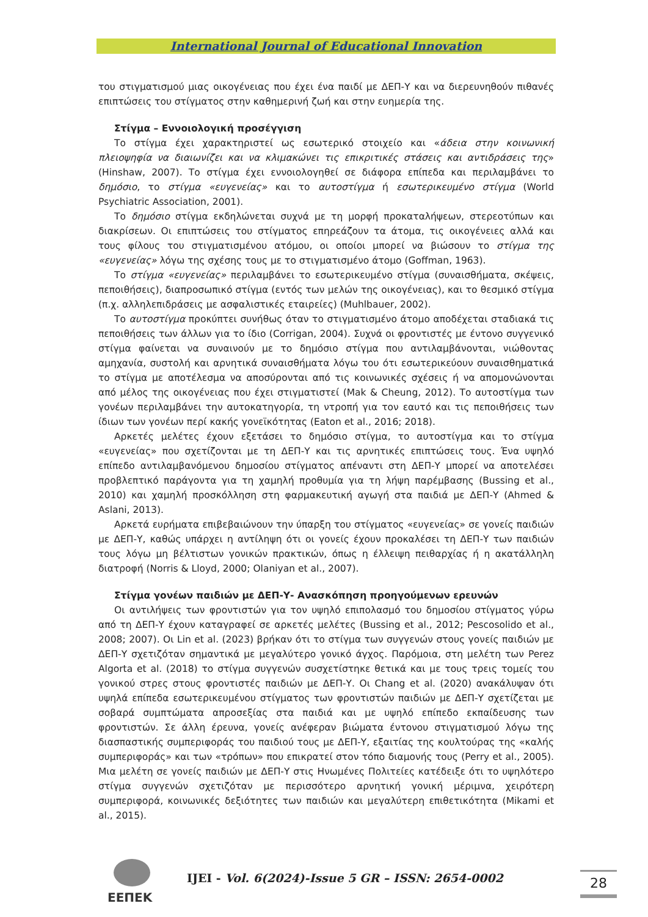International Journal of Educational Innovation
του στιγματισμού μιας οικογένειας που έχει ένα παιδί με ΔΕΠ-Υ και να διερευνηθούν πιθανές επιπτώσεις του στίγματος στην καθημερινή ζωή και στην ευημερία της.
Στίγμα – Εννοιολογική προσέγγιση
Το στίγμα έχει χαρακτηριστεί ως εσωτερικό στοιχείο και «άδεια στην κοινωνική πλειοψηφία να διαιωνίζει και να κλιμακώνει τις επικριτικές στάσεις και αντιδράσεις της» (Hinshaw, 2007). Το στίγμα έχει εννοιολογηθεί σε διάφορα επίπεδα και περιλαμβάνει το δημόσιο, το στίγμα «ευγενείας» και το αυτοστίγμα ή εσωτερικευμένο στίγμα (World Psychiatric Association, 2001).
Το δημόσιο στίγμα εκδηλώνεται συχνά με τη μορφή προκαταλήψεων, στερεοτύπων και διακρίσεων. Οι επιπτώσεις του στίγματος επηρεάζουν τα άτομα, τις οικογένειες αλλά και τους φίλους του στιγματισμένου ατόμου, οι οποίοι μπορεί να βιώσουν το στίγμα της «ευγενείας» λόγω της σχέσης τους με το στιγματισμένο άτομο (Goffman, 1963).
Το στίγμα «ευγενείας» περιλαμβάνει το εσωτερικευμένο στίγμα (συναισθήματα, σκέψεις, πεποιθήσεις), διαπροσωπικό στίγμα (εντός των μελών της οικογένειας), και το θεσμικό στίγμα (π.χ. αλληλεπιδράσεις με ασφαλιστικές εταιρείες) (Muhlbauer, 2002).
Το αυτοστίγμα προκύπτει συνήθως όταν το στιγματισμένο άτομο αποδέχεται σταδιακά τις πεποιθήσεις των άλλων για το ίδιο (Corrigan, 2004). Συχνά οι φροντιστές με έντονο συγγενικό στίγμα φαίνεται να συναινούν με το δημόσιο στίγμα που αντιλαμβάνονται, νιώθοντας αμηχανία, συστολή και αρνητικά συναισθήματα λόγω του ότι εσωτερικεύουν συναισθηματικά το στίγμα με αποτέλεσμα να αποσύρονται από τις κοινωνικές σχέσεις ή να απομονώνονται από μέλος της οικογένειας που έχει στιγματιστεί (Mak & Cheung, 2012). Το αυτοστίγμα των γονέων περιλαμβάνει την αυτοκατηγορία, τη ντροπή για τον εαυτό και τις πεποιθήσεις των ίδιων των γονέων περί κακής γονεϊκότητας (Eaton et al., 2016; 2018).
Αρκετές μελέτες έχουν εξετάσει το δημόσιο στίγμα, το αυτοστίγμα και το στίγμα «ευγενείας» που σχετίζονται με τη ΔΕΠ-Υ και τις αρνητικές επιπτώσεις τους. Ένα υψηλό επίπεδο αντιλαμβανόμενου δημοσίου στίγματος απέναντι στη ΔΕΠ-Υ μπορεί να αποτελέσει προβλεπτικό παράγοντα για τη χαμηλή προθυμία για τη λήψη παρέμβασης (Bussing et al., 2010) και χαμηλή προσκόλληση στη φαρμακευτική αγωγή στα παιδιά με ΔΕΠ-Υ (Ahmed & Aslani, 2013).
Αρκετά ευρήματα επιβεβαιώνουν την ύπαρξη του στίγματος «ευγενείας» σε γονείς παιδιών με ΔΕΠ-Υ, καθώς υπάρχει η αντίληψη ότι οι γονείς έχουν προκαλέσει τη ΔΕΠ-Υ των παιδιών τους λόγω μη βέλτιστων γονικών πρακτικών, όπως η έλλειψη πειθαρχίας ή η ακατάλληλη διατροφή (Norris & Lloyd, 2000; Olaniyan et al., 2007).
Στίγμα γονέων παιδιών με ΔΕΠ-Υ- Ανασκόπηση προηγούμενων ερευνών
Οι αντιλήψεις των φροντιστών για τον υψηλό επιπολασμό του δημοσίου στίγματος γύρω από τη ΔΕΠ-Υ έχουν καταγραφεί σε αρκετές μελέτες (Bussing et al., 2012; Pescosolido et al., 2008; 2007). Οι Lin et al. (2023) βρήκαν ότι το στίγμα των συγγενών στους γονείς παιδιών με ΔΕΠ-Υ σχετιζόταν σημαντικά με μεγαλύτερο γονικό άγχος. Παρόμοια, στη μελέτη των Perez Algorta et al. (2018) το στίγμα συγγενών συσχετίστηκε θετικά και με τους τρεις τομείς του γονικού στρες στους φροντιστές παιδιών με ΔΕΠ-Υ. Οι Chang et al. (2020) ανακάλυψαν ότι υψηλά επίπεδα εσωτερικευμένου στίγματος των φροντιστών παιδιών με ΔΕΠ-Υ σχετίζεται με σοβαρά συμπτώματα απροσεξίας στα παιδιά και με υψηλό επίπεδο εκπαίδευσης των φροντιστών. Σε άλλη έρευνα, γονείς ανέφεραν βιώματα έντονου στιγματισμού λόγω της διασπαστικής συμπεριφοράς του παιδιού τους με ΔΕΠ-Υ, εξαιτίας της κουλτούρας της «καλής συμπεριφοράς» και των «τρόπων» που επικρατεί στον τόπο διαμονής τους (Perry et al., 2005). Μια μελέτη σε γονείς παιδιών με ΔΕΠ-Υ στις Ηνωμένες Πολιτείες κατέδειξε ότι το υψηλότερο στίγμα συγγενών σχετιζόταν με περισσότερο αρνητική γονική μέριμνα, χειρότερη συμπεριφορά, κοινωνικές δεξιότητες των παιδιών και μεγαλύτερη επιθετικότητα (Mikami et al., 2015).
ΕΕΠΕΚ
IJEI - Vol. 6(2024)-Issue 5 GR – ISSN: 2654-0002
28